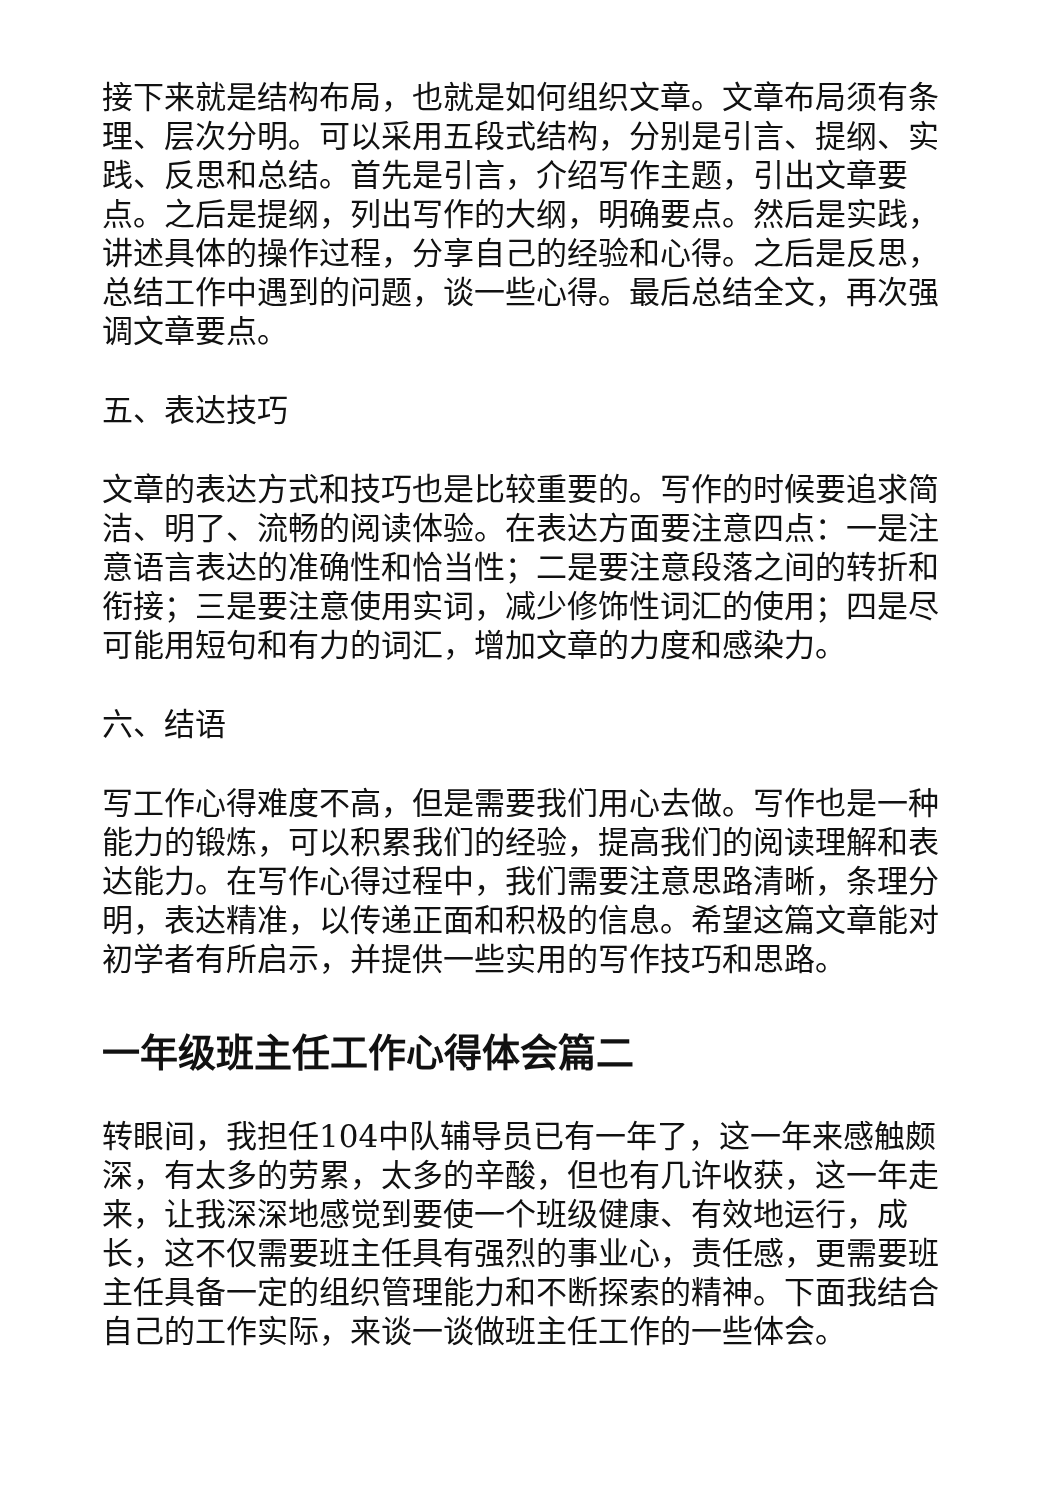接下来就是结构布局，也就是如何组织文章。文章布局须有条理、层次分明。可以采用五段式结构，分别是引言、提纲、实践、反思和总结。首先是引言，介绍写作主题，引出文章要点。之后是提纲，列出写作的大纲，明确要点。然后是实践，讲述具体的操作过程，分享自己的经验和心得。之后是反思，总结工作中遇到的问题，谈一些心得。最后总结全文，再次强调文章要点。
五、表达技巧
文章的表达方式和技巧也是比较重要的。写作的时候要追求简洁、明了、流畅的阅读体验。在表达方面要注意四点：一是注意语言表达的准确性和恰当性；二是要注意段落之间的转折和衔接；三是要注意使用实词，减少修饰性词汇的使用；四是尽可能用短句和有力的词汇，增加文章的力度和感染力。
六、结语
写工作心得难度不高，但是需要我们用心去做。写作也是一种能力的锻炼，可以积累我们的经验，提高我们的阅读理解和表达能力。在写作心得过程中，我们需要注意思路清晰，条理分明，表达精准，以传递正面和积极的信息。希望这篇文章能对初学者有所启示，并提供一些实用的写作技巧和思路。
一年级班主任工作心得体会篇二
转眼间，我担任104中队辅导员已有一年了，这一年来感触颇深，有太多的劳累，太多的辛酸，但也有几许收获，这一年走来，让我深深地感觉到要使一个班级健康、有效地运行，成长，这不仅需要班主任具有强烈的事业心，责任感，更需要班主任具备一定的组织管理能力和不断探索的精神。下面我结合自己的工作实际，来谈一谈做班主任工作的一些体会。